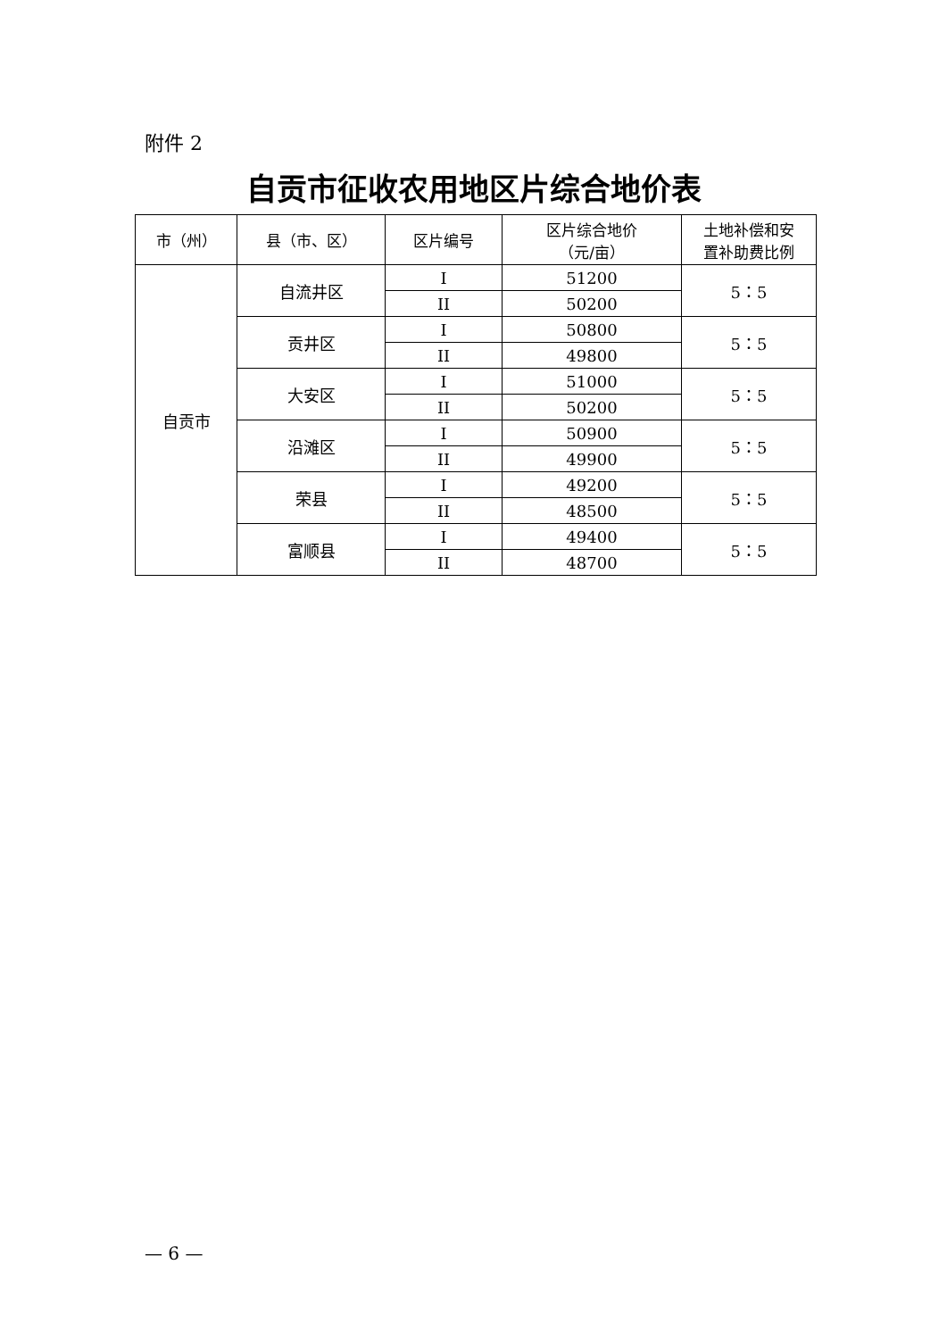附件 2
自贡市征收农用地区片综合地价表
| 市（州） | 县（市、区） | 区片编号 | 区片综合地价 （元/亩） | 土地补偿和安 置补助费比例 |
| --- | --- | --- | --- | --- |
| 自贡市 | 自流井区 | I | 51200 | 5：5 |
| | | II | 50200 | |
| | 贡井区 | I | 50800 | 5：5 |
| | | II | 49800 | |
| | 大安区 | I | 51000 | 5：5 |
| | | II | 50200 | |
| | 沿滩区 | I | 50900 | 5：5 |
| | | II | 49900 | |
| | 荣县 | I | 49200 | 5：5 |
| | | II | 48500 | |
| | 富顺县 | I | 49400 | 5：5 |
| | | II | 48700 | |
— 6 —